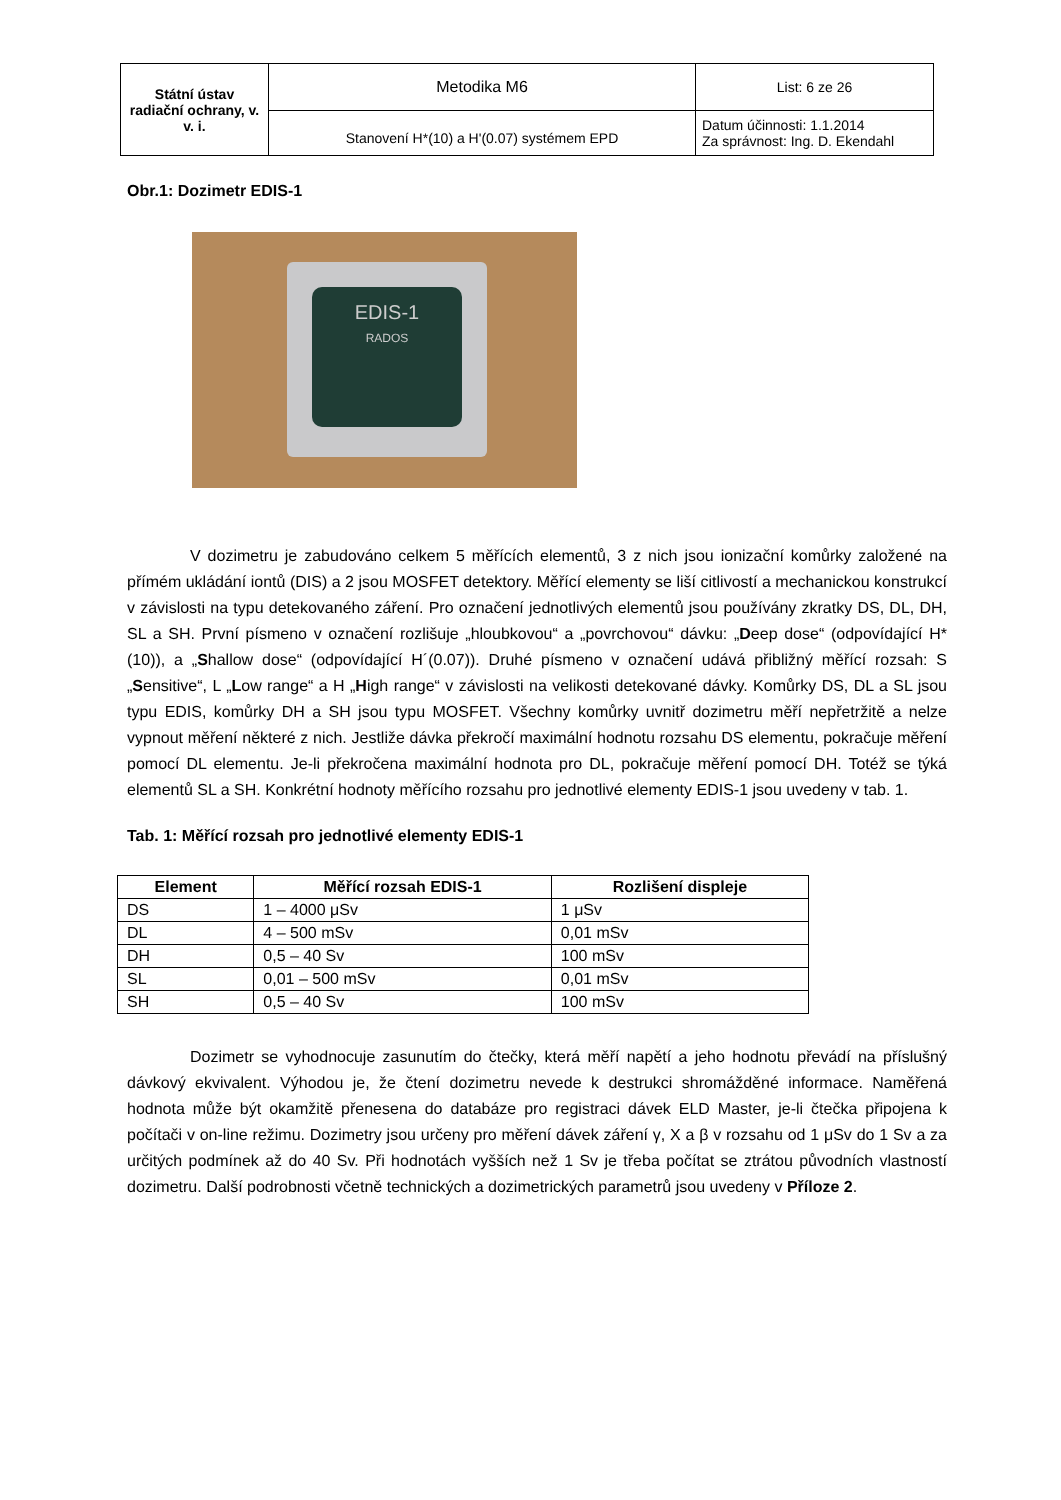| Státní ústav radiační ochrany, v. v. i. | Metodika M6 | List: 6 ze 26 |
| | Stanovení H*(10) a H'(0.07) systémem EPD | Datum účinnosti: 1.1.2014 Za správnost: Ing. D. Ekendahl |
Obr.1: Dozimetr EDIS-1
EDIS-1
RADOS
V dozimetru je zabudováno celkem 5 měřících elementů, 3 z nich jsou ionizační komůrky založené na přímém ukládání iontů (DIS) a 2 jsou MOSFET detektory. Měřící elementy se liší citlivostí a mechanickou konstrukcí v závislosti na typu detekovaného záření. Pro označení jednotlivých elementů jsou používány zkratky DS, DL, DH, SL a SH. První písmeno v označení rozlišuje „hloubkovou“ a „povrchovou“ dávku: „Deep dose“ (odpovídající H*(10)), a „Shallow dose“ (odpovídající H´(0.07)). Druhé písmeno v označení udává přibližný měřící rozsah: S „Sensitive“, L „Low range“ a H „High range“ v závislosti na velikosti detekované dávky. Komůrky DS, DL a SL jsou typu EDIS, komůrky DH a SH jsou typu MOSFET. Všechny komůrky uvnitř dozimetru měří nepřetržitě a nelze vypnout měření některé z nich. Jestliže dávka překročí maximální hodnotu rozsahu DS elementu, pokračuje měření pomocí DL elementu. Je-li překročena maximální hodnota pro DL, pokračuje měření pomocí DH. Totéž se týká elementů SL a SH. Konkrétní hodnoty měřícího rozsahu pro jednotlivé elementy EDIS-1 jsou uvedeny v tab. 1.
Tab. 1: Měřící rozsah pro jednotlivé elementy EDIS-1
| Element | Měřící rozsah EDIS-1 | Rozlišení displeje |
| --- | --- | --- |
| DS | 1 – 4000 μSv | 1 μSv |
| DL | 4 – 500 mSv | 0,01 mSv |
| DH | 0,5 – 40 Sv | 100 mSv |
| SL | 0,01 – 500 mSv | 0,01 mSv |
| SH | 0,5 – 40 Sv | 100 mSv |
Dozimetr se vyhodnocuje zasunutím do čtečky, která měří napětí a jeho hodnotu převádí na příslušný dávkový ekvivalent. Výhodou je, že čtení dozimetru nevede k destrukci shromážděné informace. Naměřená hodnota může být okamžitě přenesena do databáze pro registraci dávek ELD Master, je-li čtečka připojena k počítači v on-line režimu. Dozimetry jsou určeny pro měření dávek záření γ, X a β v rozsahu od 1 μSv do 1 Sv a za určitých podmínek až do 40 Sv. Při hodnotách vyšších než 1 Sv je třeba počítat se ztrátou původních vlastností dozimetru. Další podrobnosti včetně technických a dozimetrických parametrů jsou uvedeny v Příloze 2.